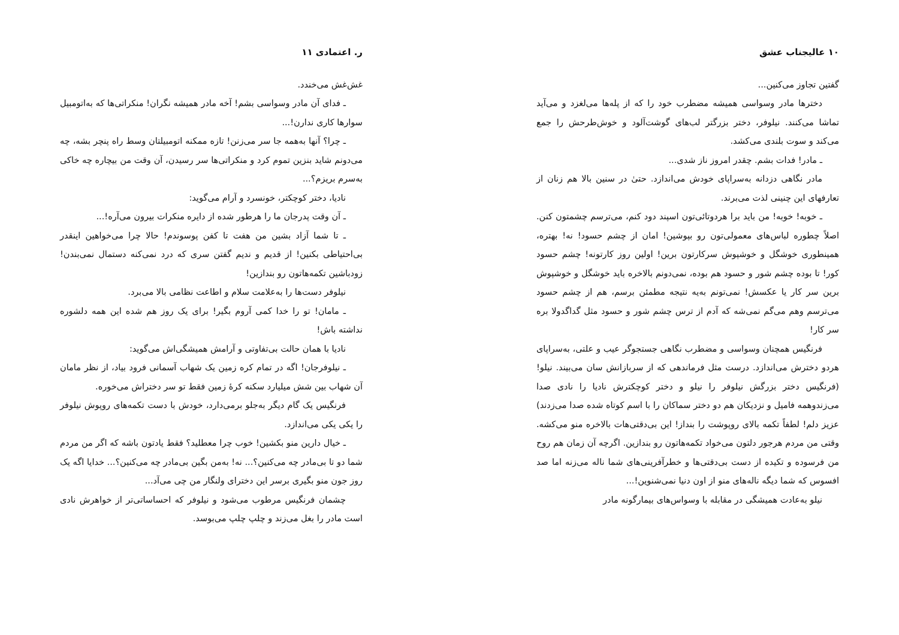۱۰ عالیجناب عشق
گفتین تجاوز می‌کنین...
دخترها مادر وسواسی همیشه مضطرب خود را که از پله‌ها می‌لغزد و می‌آید تماشا می‌کنند. نیلوفر، دختر بزرگتر لب‌های گوشت‌آلود و خوش‌طرحش را جمع می‌کند و سوت بلندی می‌کشد.
ـ مادر! فدات بشم. چقدر امروز ناز شدی...
مادر نگاهی دزدانه به‌سراپای خودش می‌اندازد. حتیٰ در سنین بالا هم زنان از تعارفهای این چنینی لذت می‌برند.
ـ خوبه! خوبه! من باید برا هردوتائی‌تون اسپند دود کنم، می‌ترسم چشمتون کنن. اصلاً چطوره لباس‌های معمولی‌تون رو بپوشین! امان از چشم حسود! نه! بهتره، همینطوری خوشگل و خوشپوش سرکارتون برین! اولین روز کارتونه! چشم حسود کور! تا بوده چشم شور و حسود هم بوده، نمی‌دونم بالاخره باید خوشگل و خوشپوش برین سر کار یا عکسش! نمی‌تونم به‌یه نتیجه مطمئن برسم، هم از چشم حسود می‌ترسم وهم می‌گم نمی‌شه که آدم از ترس چشم شور و حسود مثل گداگدولا بره سر کار!
فرنگیس همچنان وسواسی و مضطرب نگاهی جستجوگر عیب و علتی، به‌سراپای هردو دخترش می‌اندازد. درست مثل فرماندهی که از سربازانش سان می‌بیند. نیلو! (فرنگیس دختر بزرگش نیلوفر را نیلو و دختر کوچکترش نادیا را نادی صدا می‌زندوهمه فامیل و نزدیکان هم دو دختر سماکان را با اسم کوتاه شده صدا می‌زدند) عزیز دلم! لطفاً تکمه بالای روپوشت را بنداز! این بی‌دقتی‌هات بالاخره منو می‌کشه. وقتی من مردم هرجور دلتون می‌خواد تکمه‌هاتون رو بندازین. اگرچه آن زمان هم روح من فرسوده و تکیده از دست بی‌دقتی‌ها و خطرآفرینی‌های شما ناله می‌زنه اما صد افسوس که شما دیگه ناله‌های منو از اون دنیا نمی‌شنوین!...
نیلو به‌عادت همیشگی در مقابله با وسواس‌های بیمارگونه مادر
ر. اعتمادی ۱۱
غش‌غش می‌خندد.
ـ فدای آن مادر وسواسی بشم! آخه مادر همیشه نگران! منکراتی‌ها که به‌اتومبیل سوارها کاری ندارن!...
ـ چرا؟ آنها به‌همه جا سر می‌زنن! تازه ممکنه اتومبیلتان وسط راه پنچر بشه، چه می‌دونم شاید بنزین تموم کرد و منکراتی‌ها سر رسیدن، آن وقت من بیچاره چه خاکی به‌سرم بریزم؟...
نادیا، دختر کوچکتر، خونسرد و آرام می‌گوید:
ـ آن وقت پدرجان ما را هرطور شده از دایره منکرات بیرون می‌آره!...
ـ تا شما آزاد بشین من هفت تا کفن پوسوندم! حالا چرا می‌خواهین اینقدر بی‌احتیاطی بکنین! از قدیم و ندیم گفتن سری که درد نمی‌کنه دستمال نمی‌بندن! زودباشین تکمه‌هاتون رو بندازین!
نیلوفر دست‌ها را به‌علامت سلام و اطاعت نظامی بالا می‌برد.
ـ مامان! تو را خدا کمی آروم بگیر! برای یک روز هم شده این همه دلشوره نداشته باش!
نادیا با همان حالت بی‌تفاوتی و آرامش همیشگی‌اش می‌گوید:
ـ نیلوفرجان! اگه در تمام کره زمین یک شهاب آسمانی فرود بیاد، از نظر مامان آن شهاب بین شش میلیارد سکنه کرهٔ زمین فقط تو سر دختراش می‌خوره.
فرنگیس یک گام دیگر به‌جلو برمی‌دارد، خودش با دست تکمه‌های روپوش نیلوفر را یکی یکی می‌اندازد.
ـ خیال دارین منو بکشین! خوب چرا معطلید؟ فقط یادتون باشه که اگر من مردم شما دو تا بی‌مادر چه می‌کنین؟... نه! به‌من بگین بی‌مادر چه می‌کنین؟... خدایا اگه یک روز جون منو بگیری برسر این دخترای ولنگار من چی می‌آد...
چشمان فرنگیس مرطوب می‌شود و نیلوفر که احساساتی‌تر از خواهرش نادی است مادر را بغل می‌زند و چلپ چلپ می‌بوسد.